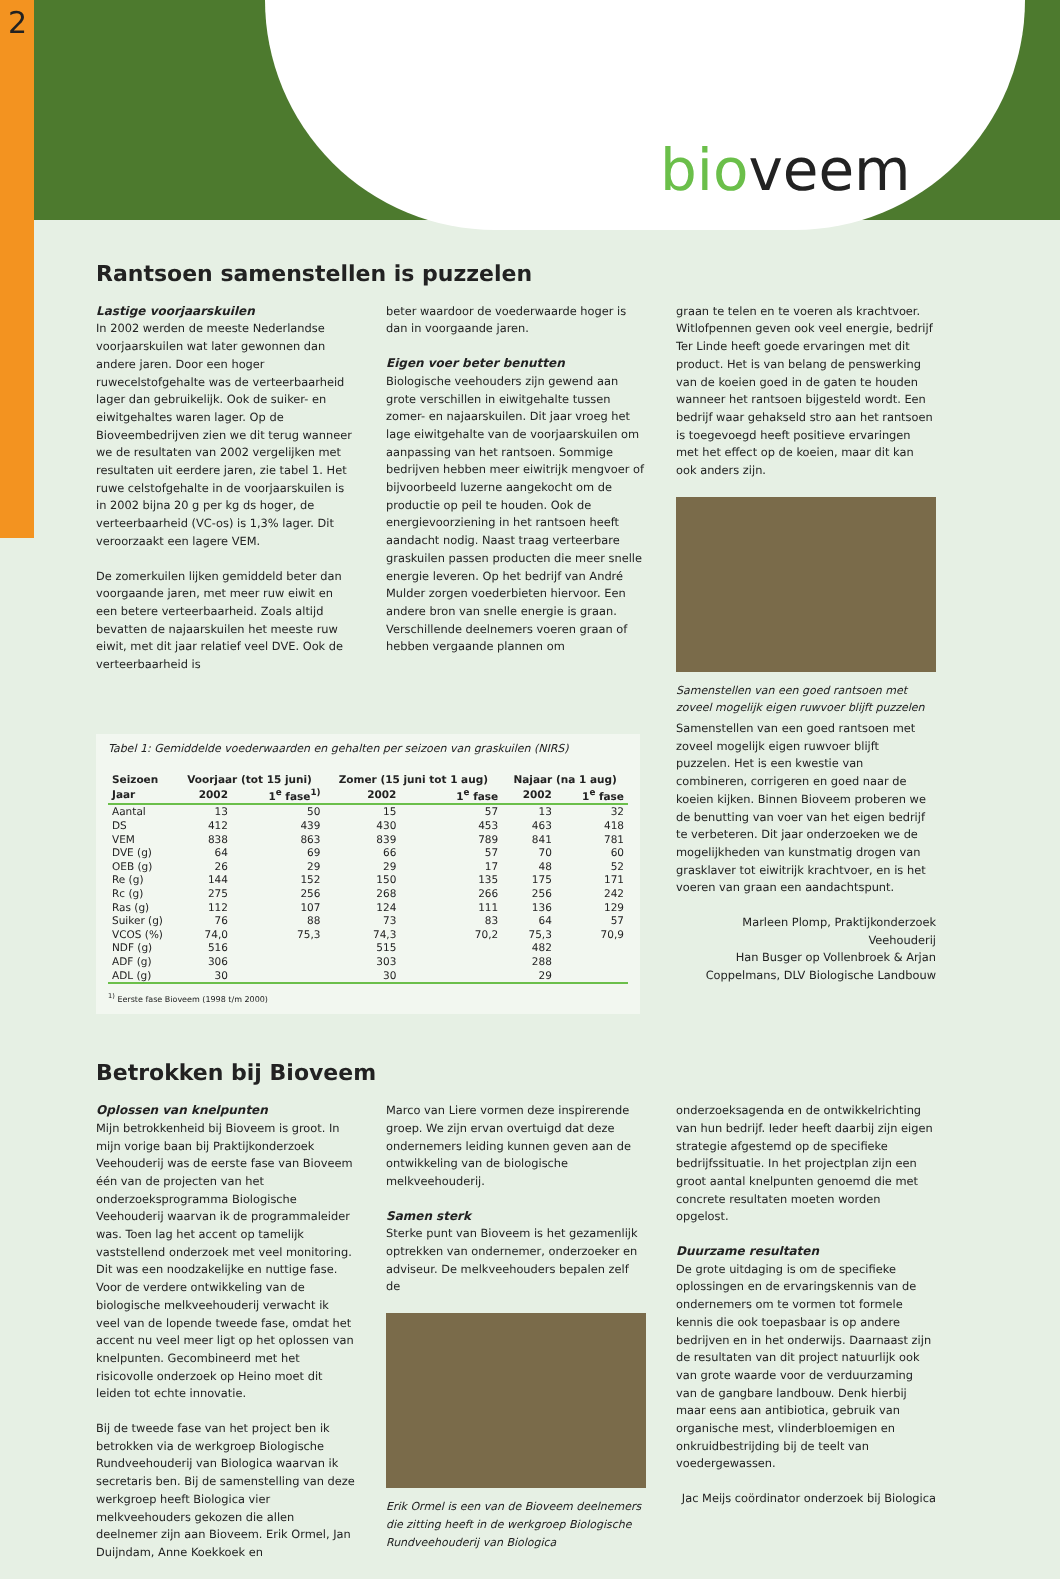2
bioveem
Rantsoen samenstellen is puzzelen
Lastige voorjaarskuilen
In 2002 werden de meeste Nederlandse voorjaarskuilen wat later gewonnen dan andere jaren. Door een hoger ruwecelstofgehalte was de verteerbaarheid lager dan gebruikelijk. Ook de suiker- en eiwitgehaltes waren lager. Op de Bioveembedrijven zien we dit terug wanneer we de resultaten van 2002 vergelijken met resultaten uit eerdere jaren, zie tabel 1. Het ruwe celstofgehalte in de voorjaarskuilen is in 2002 bijna 20 g per kg ds hoger, de verteerbaarheid (VC-os) is 1,3% lager. Dit veroorzaakt een lagere VEM.
De zomerkuilen lijken gemiddeld beter dan voorgaande jaren, met meer ruw eiwit en een betere verteerbaarheid. Zoals altijd bevatten de najaarskuilen het meeste ruw eiwit, met dit jaar relatief veel DVE. Ook de verteerbaarheid is
beter waardoor de voederwaarde hoger is dan in voorgaande jaren.
Eigen voer beter benutten
Biologische veehouders zijn gewend aan grote verschillen in eiwitgehalte tussen zomer- en najaarskuilen. Dit jaar vroeg het lage eiwitgehalte van de voorjaarskuilen om aanpassing van het rantsoen. Sommige bedrijven hebben meer eiwitrijk mengvoer of bijvoorbeeld luzerne aangekocht om de productie op peil te houden. Ook de energievoorziening in het rantsoen heeft aandacht nodig. Naast traag verteerbare graskuilen passen producten die meer snelle energie leveren. Op het bedrijf van André Mulder zorgen voederbieten hiervoor. Een andere bron van snelle energie is graan. Verschillende deelnemers voeren graan of hebben vergaande plannen om
graan te telen en te voeren als krachtvoer. Witlofpennen geven ook veel energie, bedrijf Ter Linde heeft goede ervaringen met dit product. Het is van belang de penswerking van de koeien goed in de gaten te houden wanneer het rantsoen bijgesteld wordt. Een bedrijf waar gehakseld stro aan het rantsoen is toegevoegd heeft positieve ervaringen met het effect op de koeien, maar dit kan ook anders zijn.
Samenstellen van een goed rantsoen met zoveel mogelijk eigen ruwvoer blijft puzzelen
Tabel 1: Gemiddelde voederwaarden en gehalten per seizoen van graskuilen (NIRS)
| Seizoen | Voorjaar (tot 15 juni) | | Zomer (15 juni tot 1 aug) | | Najaar (na 1 aug) | |
| --- | --- | --- | --- | --- | --- | --- |
| Jaar | 2002 | 1<sup>e</sup> fase<sup>1)</sup> | 2002 | 1<sup>e</sup> fase | 2002 | 1<sup>e</sup> fase |
| Aantal | 13 | 50 | 15 | 57 | 13 | 32 |
| DS | 412 | 439 | 430 | 453 | 463 | 418 |
| VEM | 838 | 863 | 839 | 789 | 841 | 781 |
| DVE (g) | 64 | 69 | 66 | 57 | 70 | 60 |
| OEB (g) | 26 | 29 | 29 | 17 | 48 | 52 |
| Re (g) | 144 | 152 | 150 | 135 | 175 | 171 |
| Rc (g) | 275 | 256 | 268 | 266 | 256 | 242 |
| Ras (g) | 112 | 107 | 124 | 111 | 136 | 129 |
| Suiker (g) | 76 | 88 | 73 | 83 | 64 | 57 |
| VCOS (%) | 74,0 | 75,3 | 74,3 | 70,2 | 75,3 | 70,9 |
| NDF (g) | 516 | | 515 | | 482 | |
| ADF (g) | 306 | | 303 | | 288 | |
| ADL (g) | 30 | | 30 | | 29 | |
<sup>1)</sup> Eerste fase Bioveem (1998 t/m 2000)
Samenstellen van een goed rantsoen met zoveel mogelijk eigen ruwvoer blijft puzzelen. Het is een kwestie van combineren, corrigeren en goed naar de koeien kijken. Binnen Bioveem proberen we de benutting van voer van het eigen bedrijf te verbeteren. Dit jaar onderzoeken we de mogelijkheden van kunstmatig drogen van grasklaver tot eiwitrijk krachtvoer, en is het voeren van graan een aandachtspunt.
Marleen Plomp, Praktijkonderzoek Veehouderij
Han Busger op Vollenbroek & Arjan Coppelmans, DLV Biologische Landbouw
Betrokken bij Bioveem
Oplossen van knelpunten
Mijn betrokkenheid bij Bioveem is groot. In mijn vorige baan bij Praktijkonderzoek Veehouderij was de eerste fase van Bioveem één van de projecten van het onderzoeksprogramma Biologische Veehouderij waarvan ik de programmaleider was. Toen lag het accent op tamelijk vaststellend onderzoek met veel monitoring. Dit was een noodzakelijke en nuttige fase. Voor de verdere ontwikkeling van de biologische melkveehouderij verwacht ik veel van de lopende tweede fase, omdat het accent nu veel meer ligt op het oplossen van knelpunten. Gecombineerd met het risicovolle onderzoek op Heino moet dit leiden tot echte innovatie.
Bij de tweede fase van het project ben ik betrokken via de werkgroep Biologische Rundveehouderij van Biologica waarvan ik secretaris ben. Bij de samenstelling van deze werkgroep heeft Biologica vier melkveehouders gekozen die allen deelnemer zijn aan Bioveem. Erik Ormel, Jan Duijndam, Anne Koekkoek en
Marco van Liere vormen deze inspirerende groep. We zijn ervan overtuigd dat deze ondernemers leiding kunnen geven aan de ontwikkeling van de biologische melkveehouderij.
Samen sterk
Sterke punt van Bioveem is het gezamenlijk optrekken van ondernemer, onderzoeker en adviseur. De melkveehouders bepalen zelf de
Erik Ormel is een van de Bioveem deelnemers die zitting heeft in de werkgroep Biologische Rundveehouderij van Biologica
onderzoeksagenda en de ontwikkelrichting van hun bedrijf. Ieder heeft daarbij zijn eigen strategie afgestemd op de specifieke bedrijfssituatie. In het projectplan zijn een groot aantal knelpunten genoemd die met concrete resultaten moeten worden opgelost.
Duurzame resultaten
De grote uitdaging is om de specifieke oplossingen en de ervaringskennis van de ondernemers om te vormen tot formele kennis die ook toepasbaar is op andere bedrijven en in het onderwijs. Daarnaast zijn de resultaten van dit project natuurlijk ook van grote waarde voor de verduurzaming van de gangbare landbouw. Denk hierbij maar eens aan antibiotica, gebruik van organische mest, vlinderbloemigen en onkruidbestrijding bij de teelt van voedergewassen.
Jac Meijs coördinator onderzoek bij Biologica